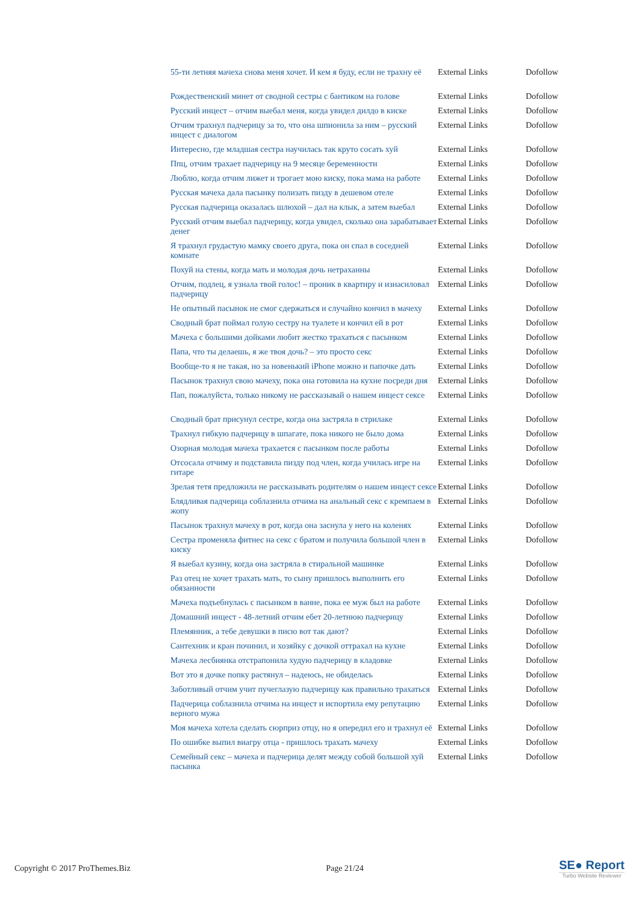| 55-ти летняя мачеха снова меня хочет. И кем я буду, если не трахну её | External Links | Dofollow |
| Рождественский минет от сводной сестры с бантиком на голове | External Links | Dofollow |
| Русский инцест – отчим выебал меня, когда увидел дилдо в киске | External Links | Dofollow |
| Отчим трахнул падчерицу за то, что она шпионила за ним – русский инцест с диалогом | External Links | Dofollow |
| Интересно, где младшая сестра научилась так круто сосать хуй | External Links | Dofollow |
| Ппц, отчим трахает падчерицу на 9 месяце беременности | External Links | Dofollow |
| Люблю, когда отчим лижет и трогает мою киску, пока мама на работе | External Links | Dofollow |
| Русская мачеха дала пасынку полизать пизду в дешевом отеле | External Links | Dofollow |
| Русская падчерица оказалась шлюхой – дал на клык, а затем выебал | External Links | Dofollow |
| Русский отчим выебал падчерицу, когда увидел, сколько она зарабатывает денег | External Links | Dofollow |
| Я трахнул грудастую мамку своего друга, пока он спал в соседней комнате | External Links | Dofollow |
| Похуй на стены, когда мать и молодая дочь нетраханны | External Links | Dofollow |
| Отчим, подлец, я узнала твой голос! – проник в квартиру и изнасиловал падчерицу | External Links | Dofollow |
| Не опытный пасынок не смог сдержаться и случайно кончил в мачеху | External Links | Dofollow |
| Сводный брат поймал голую сестру на туалете и кончил ей в рот | External Links | Dofollow |
| Мачеха с большими дойками любит жестко трахаться с пасынком | External Links | Dofollow |
| Папа, что ты делаешь, я же твоя дочь? – это просто секс | External Links | Dofollow |
| Вообще-то я не такая, но за новенький iPhone можно и папочке дать | External Links | Dofollow |
| Пасынок трахнул свою мачеху, пока она готовила на кухне посреди дня | External Links | Dofollow |
| Пап, пожалуйста, только никому не рассказывай о нашем инцест сексе | External Links | Dofollow |
| Сводный брат присунул сестре, когда она застряла в стрилаке | External Links | Dofollow |
| Трахнул гибкую падчерицу в шпагате, пока никого не было дома | External Links | Dofollow |
| Озорная молодая мачеха трахается с пасынком после работы | External Links | Dofollow |
| Отсосала отчиму и подставила пизду под член, когда училась игре на гитаре | External Links | Dofollow |
| Зрелая тетя предложила не рассказывать родителям о нашем инцест сексе | External Links | Dofollow |
| Блядливая падчерица соблазнила отчима на анальный секс с кремпаем в жопу | External Links | Dofollow |
| Пасынок трахнул мачеху в рот, когда она заснула у него на коленях | External Links | Dofollow |
| Сестра променяла фитнес на секс с братом и получила большой член в киску | External Links | Dofollow |
| Я выебал кузину, когда она застряла в стиральной машинке | External Links | Dofollow |
| Раз отец не хочет трахать мать, то сыну пришлось выполнить его обязанности | External Links | Dofollow |
| Мачеха подъебнулась с пасынком в ванне, пока ее муж был на работе | External Links | Dofollow |
| Домашний инцест - 48-летний отчим ебет 20-летнюю падчерицу | External Links | Dofollow |
| Племянник, а тебе девушки в писю вот так дают? | External Links | Dofollow |
| Сантехник и кран починил, и хозяйку с дочкой оттрахал на кухне | External Links | Dofollow |
| Мачеха лесбиянка отстрапонила худую падчерицу в кладовке | External Links | Dofollow |
| Вот это я дочке попку растянул – надеюсь, не обиделась | External Links | Dofollow |
| Заботливый отчим учит пучеглазую падчерицу как правильно трахаться | External Links | Dofollow |
| Падчерица соблазнила отчима на инцест и испортила ему репутацию верного мужа | External Links | Dofollow |
| Моя мачеха хотела сделать сюрприз отцу, но я опередил его и трахнул её | External Links | Dofollow |
| По ошибке выпил виагру отца - пришлось трахать мачеху | External Links | Dofollow |
| Семейный секс – мачеха и падчерица делят между собой большой хуй пасынка | External Links | Dofollow |
Copyright © 2017 ProThemes.Biz Page 21/24
SE● Report
Turbo Website Reviewer